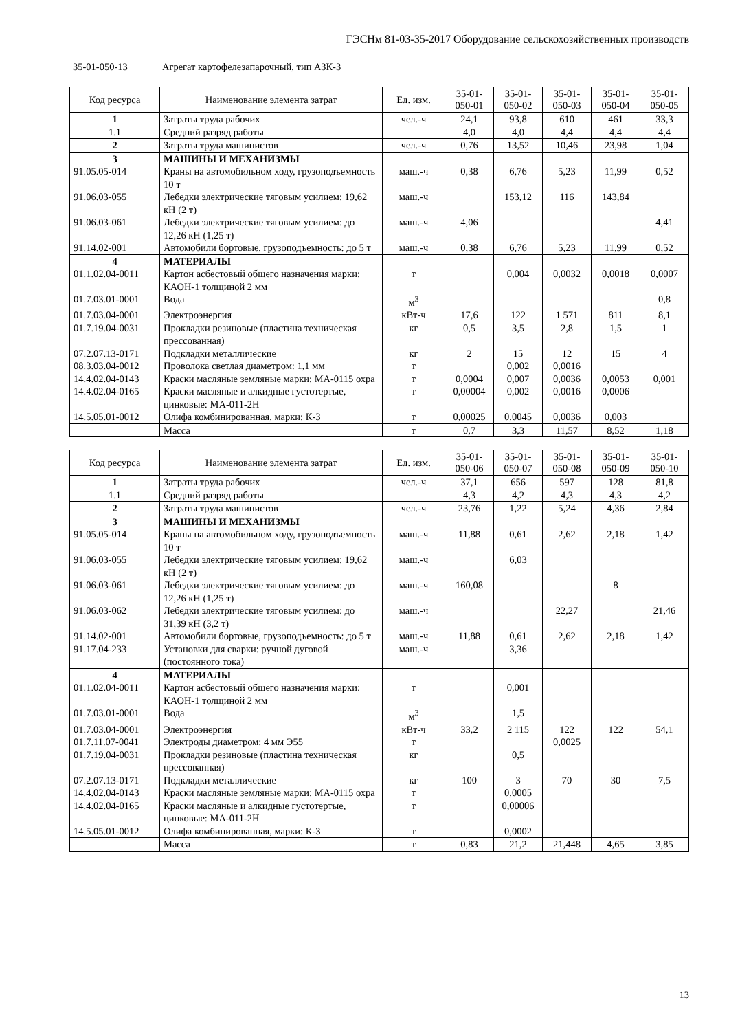ГЭСНм 81-03-35-2017 Оборудование сельскохозяйственных производств
35-01-050-13 Агрегат картофелезапарочный, тип АЗК-3
| Код ресурса | Наименование элемента затрат | Ед. изм. | 35-01-050-01 | 35-01-050-02 | 35-01-050-03 | 35-01-050-04 | 35-01-050-05 |
| --- | --- | --- | --- | --- | --- | --- | --- |
| 1 1.1 | Затраты труда рабочих Средний разряд работы | чел.-ч | 24,1 4,0 | 93,8 4,0 | 610 4,4 | 461 4,4 | 33,3 4,4 |
| 2 | Затраты труда машинистов | чел.-ч | 0,76 | 13,52 | 10,46 | 23,98 | 1,04 |
| 3 | МАШИНЫ И МЕХАНИЗМЫ | | | | | | |
| 91.05.05-014 | Краны на автомобильном ходу, грузоподъемность 10 т | маш.-ч | 0,38 | 6,76 | 5,23 | 11,99 | 0,52 |
| 91.06.03-055 | Лебедки электрические тяговым усилием: 19,62 кН (2 т) | маш.-ч | | 153,12 | 116 | 143,84 | |
| 91.06.03-061 | Лебедки электрические тяговым усилием: до 12,26 кН (1,25 т) | маш.-ч | 4,06 | | | | 4,41 |
| 91.14.02-001 | Автомобили бортовые, грузоподъемность: до 5 т | маш.-ч | 0,38 | 6,76 | 5,23 | 11,99 | 0,52 |
| 4 | МАТЕРИАЛЫ | | | | | | |
| 01.1.02.04-0011 | Картон асбестовый общего назначения марки: КАОН-1 толщиной 2 мм | т | | 0,004 | 0,0032 | 0,0018 | 0,0007 |
| 01.7.03.01-0001 | Вода | м<sup>3</sup> | | | | | 0,8 |
| 01.7.03.04-0001 | Электроэнергия | кВт-ч | 17,6 | 122 | 1 571 | 811 | 8,1 |
| 01.7.19.04-0031 | Прокладки резиновые (пластина техническая прессованная) | кг | 0,5 | 3,5 | 2,8 | 1,5 | 1 |
| 07.2.07.13-0171 | Подкладки металлические | кг | 2 | 15 | 12 | 15 | 4 |
| 08.3.03.04-0012 | Проволока светлая диаметром: 1,1 мм | т | | 0,002 | 0,0016 | | |
| 14.4.02.04-0143 | Краски масляные земляные марки: МА-0115 охра | т | 0,0004 | 0,007 | 0,0036 | 0,0053 | 0,001 |
| 14.4.02.04-0165 | Краски масляные и алкидные густотертые, цинковые: МА-011-2Н | т | 0,00004 | 0,002 | 0,0016 | 0,0006 | |
| 14.5.05.01-0012 | Олифа комбинированная, марки: К-3 | т | 0,00025 | 0,0045 | 0,0036 | 0,003 | |
| | Масса | т | 0,7 | 3,3 | 11,57 | 8,52 | 1,18 |
| Код ресурса | Наименование элемента затрат | Ед. изм. | 35-01-050-06 | 35-01-050-07 | 35-01-050-08 | 35-01-050-09 | 35-01-050-10 |
| --- | --- | --- | --- | --- | --- | --- | --- |
| 1 1.1 | Затраты труда рабочих Средний разряд работы | чел.-ч | 37,1 4,3 | 656 4,2 | 597 4,3 | 128 4,3 | 81,8 4,2 |
| 2 | Затраты труда машинистов | чел.-ч | 23,76 | 1,22 | 5,24 | 4,36 | 2,84 |
| 3 | МАШИНЫ И МЕХАНИЗМЫ | | | | | | |
| 91.05.05-014 | Краны на автомобильном ходу, грузоподъемность 10 т | маш.-ч | 11,88 | 0,61 | 2,62 | 2,18 | 1,42 |
| 91.06.03-055 | Лебедки электрические тяговым усилием: 19,62 кН (2 т) | маш.-ч | | 6,03 | | | |
| 91.06.03-061 | Лебедки электрические тяговым усилием: до 12,26 кН (1,25 т) | маш.-ч | 160,08 | | | 8 | |
| 91.06.03-062 | Лебедки электрические тяговым усилием: до 31,39 кН (3,2 т) | маш.-ч | | | 22,27 | | 21,46 |
| 91.14.02-001 | Автомобили бортовые, грузоподъемность: до 5 т | маш.-ч | 11,88 | 0,61 | 2,62 | 2,18 | 1,42 |
| 91.17.04-233 | Установки для сварки: ручной дуговой (постоянного тока) | маш.-ч | | 3,36 | | | |
| 4 | МАТЕРИАЛЫ | | | | | | |
| 01.1.02.04-0011 | Картон асбестовый общего назначения марки: КАОН-1 толщиной 2 мм | т | | 0,001 | | | |
| 01.7.03.01-0001 | Вода | м<sup>3</sup> | | 1,5 | | | |
| 01.7.03.04-0001 | Электроэнергия | кВт-ч | 33,2 | 2 115 | 122 | 122 | 54,1 |
| 01.7.11.07-0041 | Электроды диаметром: 4 мм Э55 | т | | | 0,0025 | | |
| 01.7.19.04-0031 | Прокладки резиновые (пластина техническая прессованная) | кг | | 0,5 | | | |
| 07.2.07.13-0171 | Подкладки металлические | кг | 100 | 3 | 70 | 30 | 7,5 |
| 14.4.02.04-0143 | Краски масляные земляные марки: МА-0115 охра | т | | 0,0005 | | | |
| 14.4.02.04-0165 | Краски масляные и алкидные густотертые, цинковые: МА-011-2Н | т | | 0,00006 | | | |
| 14.5.05.01-0012 | Олифа комбинированная, марки: К-3 | т | | 0,0002 | | | |
| | Масса | т | 0,83 | 21,2 | 21,448 | 4,65 | 3,85 |
13